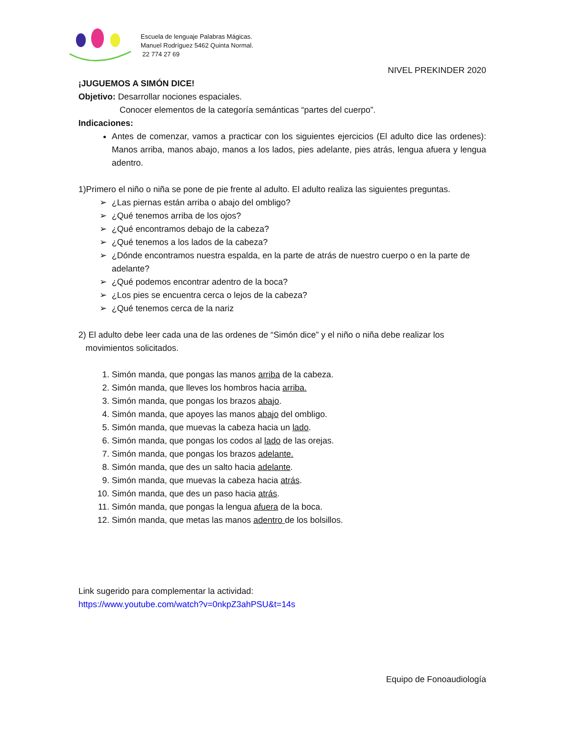Escuela de lenguaje Palabras Mágicas.
Manuel Rodríguez 5462 Quinta Normal.
22 774 27 69
NIVEL PREKINDER 2020
¡JUGUEMOS A SIMÓN DICE!
Objetivo: Desarrollar nociones espaciales.
Conocer elementos de la categoría semánticas “partes del cuerpo”.
Indicaciones:
Antes de comenzar, vamos a practicar con los siguientes ejercicios (El adulto dice las ordenes): Manos arriba, manos abajo, manos a los lados, pies adelante, pies atrás, lengua afuera y lengua adentro.
1)Primero el niño o niña se pone de pie frente al adulto. El adulto realiza las siguientes preguntas.
¿Las piernas están arriba o abajo del ombligo?
¿Qué tenemos arriba de los ojos?
¿Qué encontramos debajo de la cabeza?
¿Qué tenemos a los lados de la cabeza?
¿Dónde encontramos nuestra espalda, en la parte de atrás de nuestro cuerpo o en la parte de adelante?
¿Qué podemos encontrar adentro de la boca?
¿Los pies se encuentra cerca o lejos de la cabeza?
¿Qué tenemos cerca de la nariz
2) El adulto debe leer cada una de las ordenes de “Simón dice” y el niño o niña debe realizar los
movimientos solicitados.
1. Simón manda, que pongas las manos arriba de la cabeza.
2. Simón manda, que lleves los hombros hacia arriba.
3. Simón manda, que pongas los brazos abajo.
4. Simón manda, que apoyes las manos abajo del ombligo.
5. Simón manda, que muevas la cabeza hacia un lado.
6. Simón manda, que pongas los codos al lado de las orejas.
7. Simón manda, que pongas los brazos adelante.
8. Simón manda, que des un salto hacia adelante.
9. Simón manda, que muevas la cabeza hacia atrás.
10. Simón manda, que des un paso hacia atrás.
11. Simón manda, que pongas la lengua afuera de la boca.
12. Simón manda, que metas las manos adentro de los bolsillos.
Link sugerido para complementar la actividad:
https://www.youtube.com/watch?v=0nkpZ3ahPSU&t=14s
Equipo de Fonoaudiología